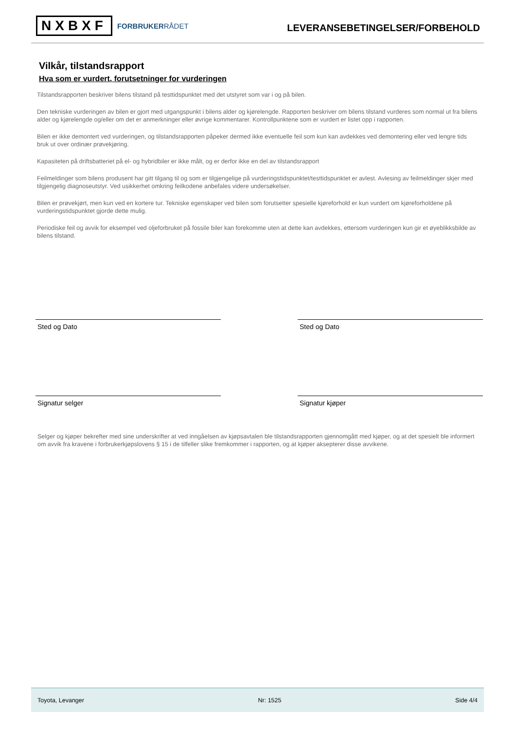NXBXF FORBRUKERRÅDET
LEVERANSEBETINGELSER/FORBEHOLD
Vilkår, tilstandsrapport
Hva som er vurdert, forutsetninger for vurderingen
Tilstandsrapporten beskriver bilens tilstand på testtidspunktet med det utstyret som var i og på bilen.
Den tekniske vurderingen av bilen er gjort med utgangspunkt i bilens alder og kjørelengde. Rapporten beskriver om bilens tilstand vurderes som normal ut fra bilens alder og kjørelengde og/eller om det er anmerkninger eller øvrige kommentarer. Kontrollpunktene som er vurdert er listet opp i rapporten.
Bilen er ikke demontert ved vurderingen, og tilstandsrapporten påpeker dermed ikke eventuelle feil som kun kan avdekkes ved demontering eller ved lengre tids bruk ut over ordinær prøvekjøring.
Kapasiteten på driftsbatteriet på el- og hybridbiler er ikke målt, og er derfor ikke en del av tilstandsrapport
Feilmeldinger som bilens produsent har gitt tilgang til og som er tilgjengelige på vurderingstidspunktet/testtidspunktet er avlest. Avlesing av feilmeldinger skjer med tilgjengelig diagnoseutstyr. Ved usikkerhet omkring feilkodene anbefales videre undersøkelser.
Bilen er prøvekjørt, men kun ved en kortere tur. Tekniske egenskaper ved bilen som forutsetter spesielle kjøreforhold er kun vurdert om kjøreforholdene på vurderingstidspunktet gjorde dette mulig.
Periodiske feil og avvik for eksempel ved oljeforbruket på fossile biler kan forekomme uten at dette kan avdekkes, ettersom vurderingen kun gir et øyeblikksbilde av bilens tilstand.
Sted og Dato Sted og Dato
Signatur selger Signatur kjøper
Selger og kjøper bekrefter med sine underskrifter at ved inngåelsen av kjøpsavtalen ble tilstandsrapporten gjennomgått med kjøper, og at det spesielt ble informert om avvik fra kravene i forbrukerkjøpslovens § 15 i de tilfeller slike fremkommer i rapporten, og at kjøper aksepterer disse avvikene.
Toyota, Levanger Nr: 1525 Side 4/4